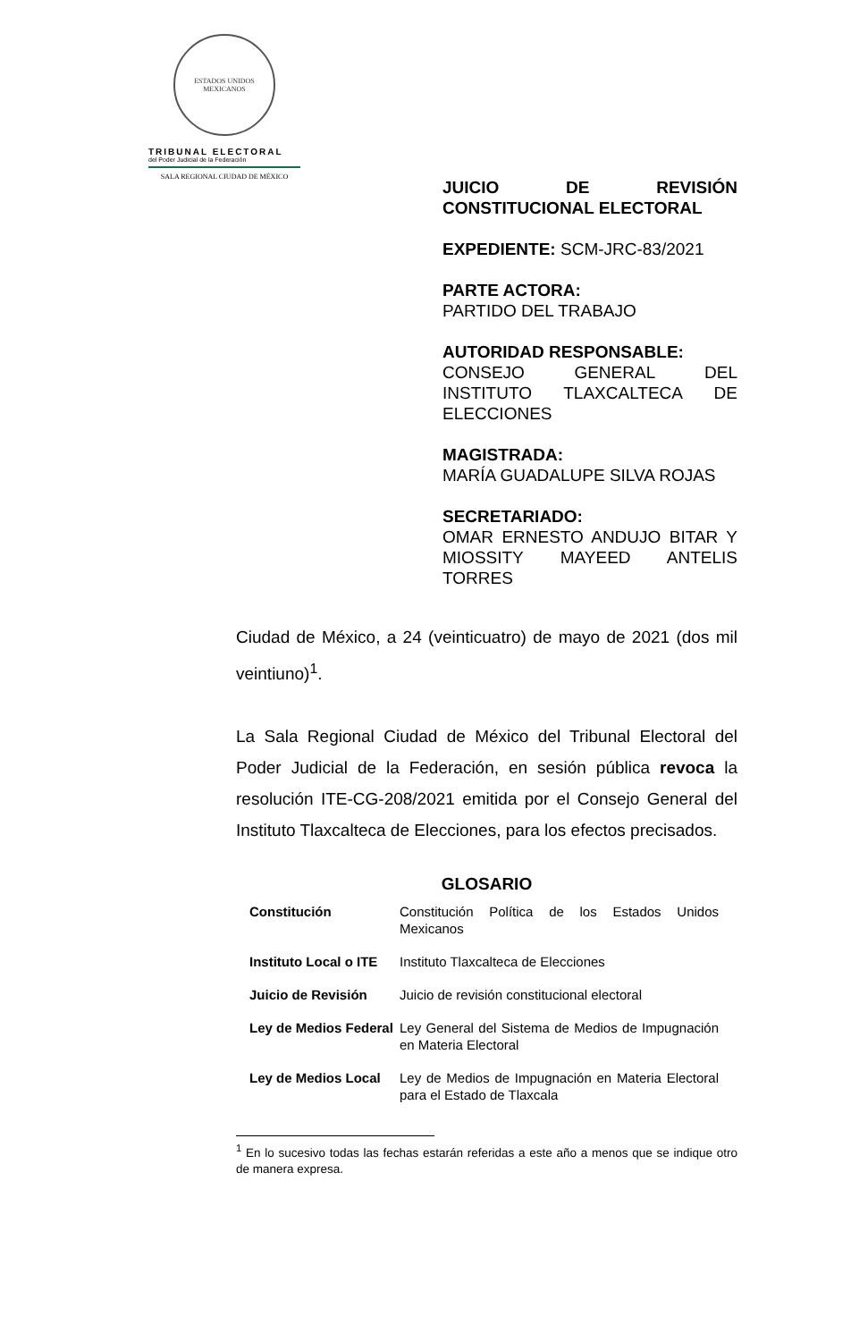ESTADOS UNIDOS MEXICANOS
TRIBUNAL ELECTORAL
del Poder Judicial de la Federación
SALA REGIONAL CIUDAD DE MÉXICO
JUICIO DE REVISIÓN CONSTITUCIONAL ELECTORAL
EXPEDIENTE: SCM-JRC-83/2021
PARTE ACTORA:
PARTIDO DEL TRABAJO
AUTORIDAD RESPONSABLE:
CONSEJO GENERAL DEL INSTITUTO TLAXCALTECA DE ELECCIONES
MAGISTRADA:
MARÍA GUADALUPE SILVA ROJAS
SECRETARIADO:
OMAR ERNESTO ANDUJO BITAR Y MIOSSITY MAYEED ANTELIS TORRES
Ciudad de México, a 24 (veinticuatro) de mayo de 2021 (dos mil veintiuno)<sup>1</sup>.
La Sala Regional Ciudad de México del Tribunal Electoral del Poder Judicial de la Federación, en sesión pública revoca la resolución ITE-CG-208/2021 emitida por el Consejo General del Instituto Tlaxcalteca de Elecciones, para los efectos precisados.
GLOSARIO
| Constitución | Constitución Política de los Estados Unidos Mexicanos |
| Instituto Local o ITE | Instituto Tlaxcalteca de Elecciones |
| Juicio de Revisión | Juicio de revisión constitucional electoral |
| Ley de Medios Federal | Ley General del Sistema de Medios de Impugnación en Materia Electoral |
| Ley de Medios Local | Ley de Medios de Impugnación en Materia Electoral para el Estado de Tlaxcala |
<sup>1</sup> En lo sucesivo todas las fechas estarán referidas a este año a menos que se indique otro de manera expresa.